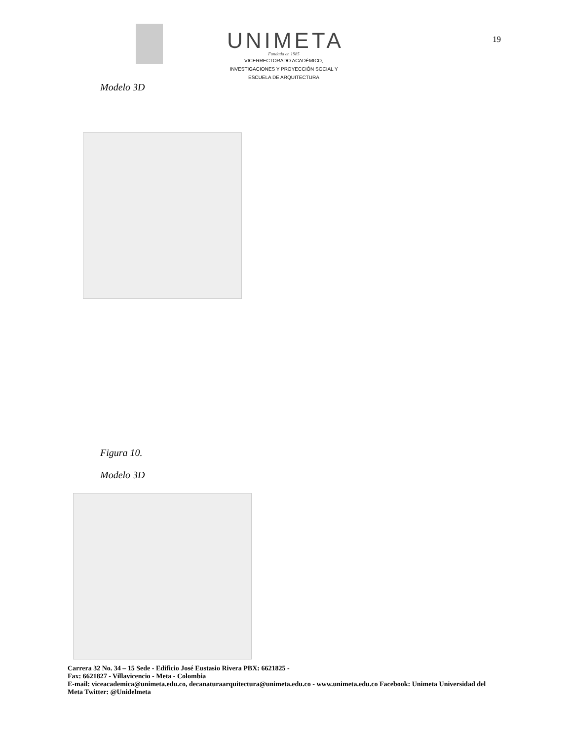UNIMETA
Fundada en 1985
VICERRECTORADO ACADÉMICO,
INVESTIGACIONES Y PROYECCIÓN SOCIAL Y
ESCUELA DE ARQUITECTURA
19
Modelo 3D
Figura 10.
Modelo 3D
Carrera 32 No. 34 – 15 Sede - Edificio José Eustasio Rivera PBX: 6621825 -
Fax: 6621827 - Villavicencio - Meta - Colombia
E-mail: viceacademica@unimeta.edu.co, decanaturaarquitectura@unimeta.edu.co - www.unimeta.edu.co Facebook: Unimeta Universidad del Meta Twitter: @Unidelmeta